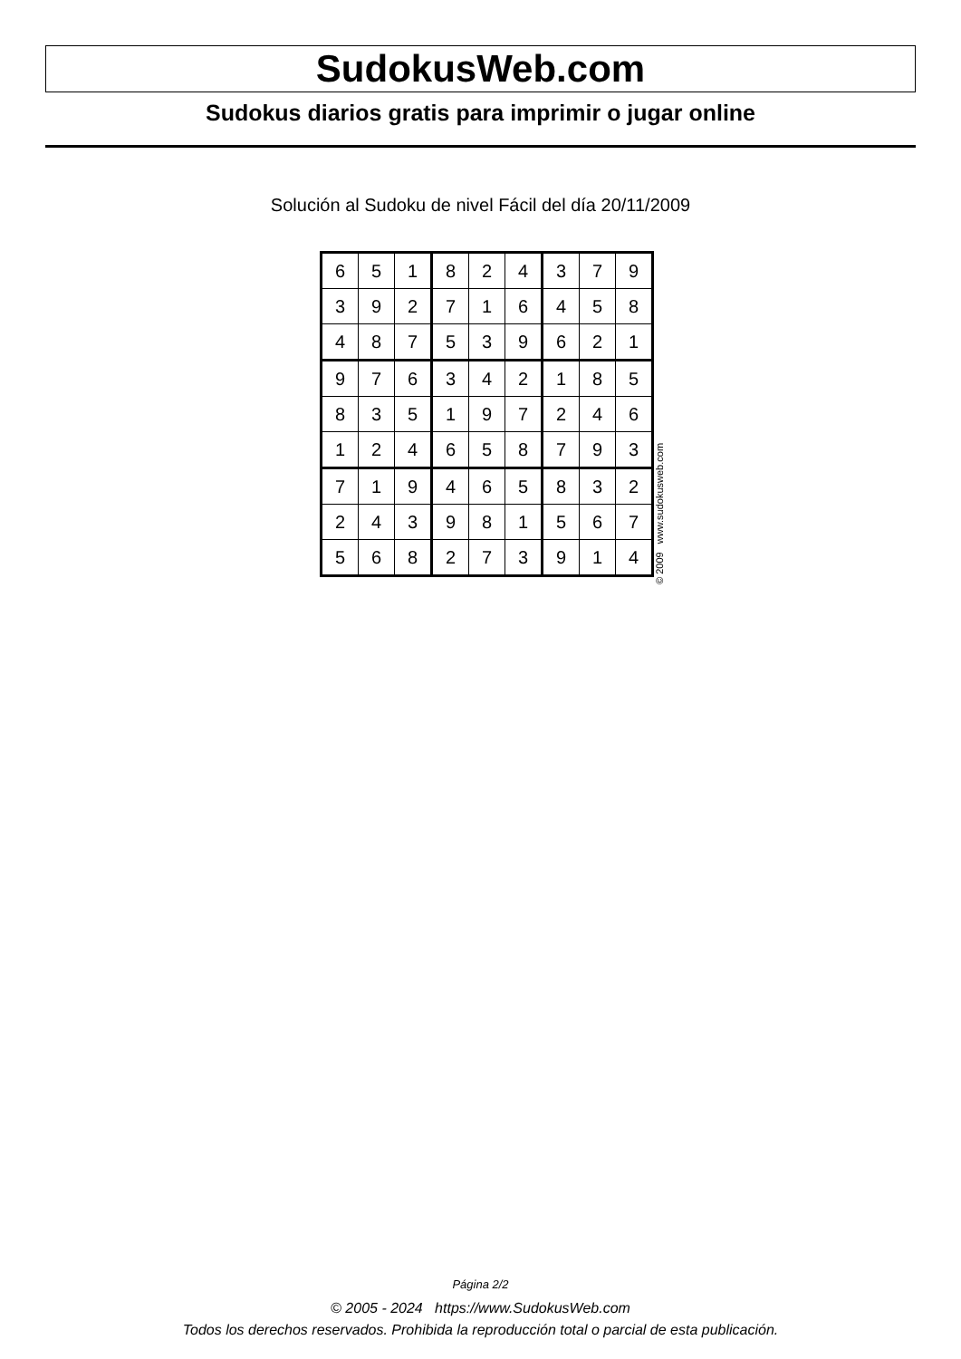SudokusWeb.com
Sudokus diarios gratis para imprimir o jugar online
Solución al Sudoku de nivel Fácil del día 20/11/2009
| 6 | 5 | 1 | 8 | 2 | 4 | 3 | 7 | 9 |
| 3 | 9 | 2 | 7 | 1 | 6 | 4 | 5 | 8 |
| 4 | 8 | 7 | 5 | 3 | 9 | 6 | 2 | 1 |
| 9 | 7 | 6 | 3 | 4 | 2 | 1 | 8 | 5 |
| 8 | 3 | 5 | 1 | 9 | 7 | 2 | 4 | 6 |
| 1 | 2 | 4 | 6 | 5 | 8 | 7 | 9 | 3 |
| 7 | 1 | 9 | 4 | 6 | 5 | 8 | 3 | 2 |
| 2 | 4 | 3 | 9 | 8 | 1 | 5 | 6 | 7 |
| 5 | 6 | 8 | 2 | 7 | 3 | 9 | 1 | 4 |
© 2009 www.sudokusweb.com
Página 2/2
© 2005 - 2024 https://www.SudokusWeb.com
Todos los derechos reservados. Prohibida la reproducción total o parcial de esta publicación.